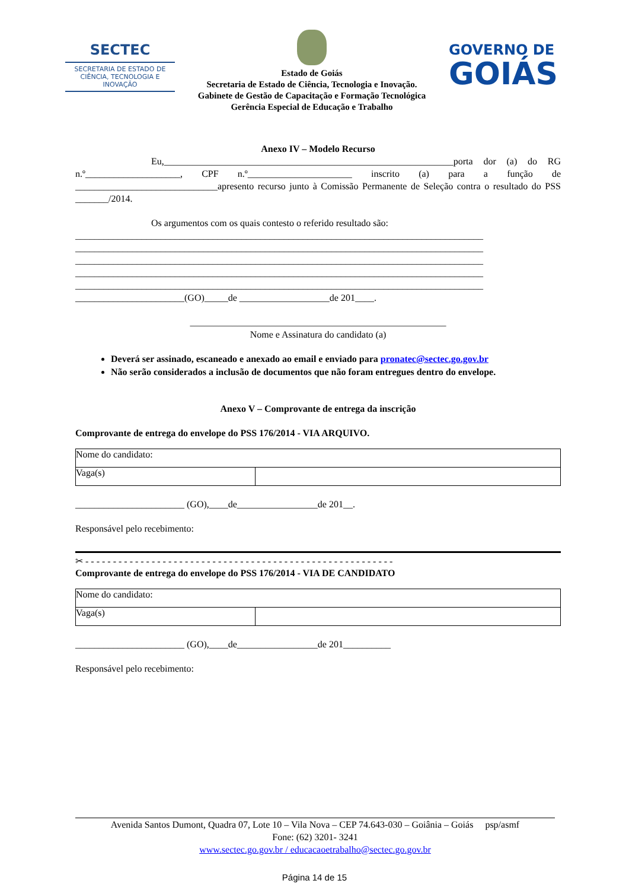SECTEC
SECRETARIA DE ESTADO DE CIÊNCIA, TECNOLOGIA E INOVAÇÃO
Estado de Goiás
Secretaria de Estado de Ciência, Tecnologia e Inovação.
Gabinete de Gestão de Capacitação e Formação Tecnológica
Gerência Especial de Educação e Trabalho
GOVERNO DE
GOIÁS
Anexo IV – Modelo Recurso
Eu,_____________________________________________________________porta dor (a) do RG n.º____________________, CPF n.º______________________ inscrito (a) para a função de ______________________________apresento recurso junto à Comissão Permanente de Seleção contra o resultado do PSS _______/2014.
Os argumentos com os quais contesto o referido resultado são:
______________________________________________________________________________________
______________________________________________________________________________________
______________________________________________________________________________________
______________________________________________________________________________________
______________________________________________________________________________________
_______________________(GO)_____de ___________________de 201____.
______________________________________________________
Nome e Assinatura do candidato (a)
Deverá ser assinado, escaneado e anexado ao email e enviado para pronatec@sectec.go.gov.br
Não serão considerados a inclusão de documentos que não foram entregues dentro do envelope.
Anexo V – Comprovante de entrega da inscrição
Comprovante de entrega do envelope do PSS 176/2014 - VIA ARQUIVO.
| Nome do candidato: | |
| Vaga(s) | |
_______________________ (GO),____de_________________de 201__.
Responsável pelo recebimento:
✂ - - - - - - - - - - - - - - - - - - - - - - - - - - - - - - - - - - - - - - - - - - - - - - - - - - - - - - - -
Comprovante de entrega do envelope do PSS 176/2014 - VIA DE CANDIDATO
| Nome do candidato: | |
| Vaga(s) | |
_______________________ (GO),____de_________________de 201__________
Responsável pelo recebimento:
Avenida Santos Dumont, Quadra 07, Lote 10 – Vila Nova – CEP 74.643-030 – Goiânia – Goiás psp/asmf
Fone: (62) 3201- 3241
www.sectec.go.gov.br / educacaoetrabalho@sectec.go.gov.br
Página 14 de 15